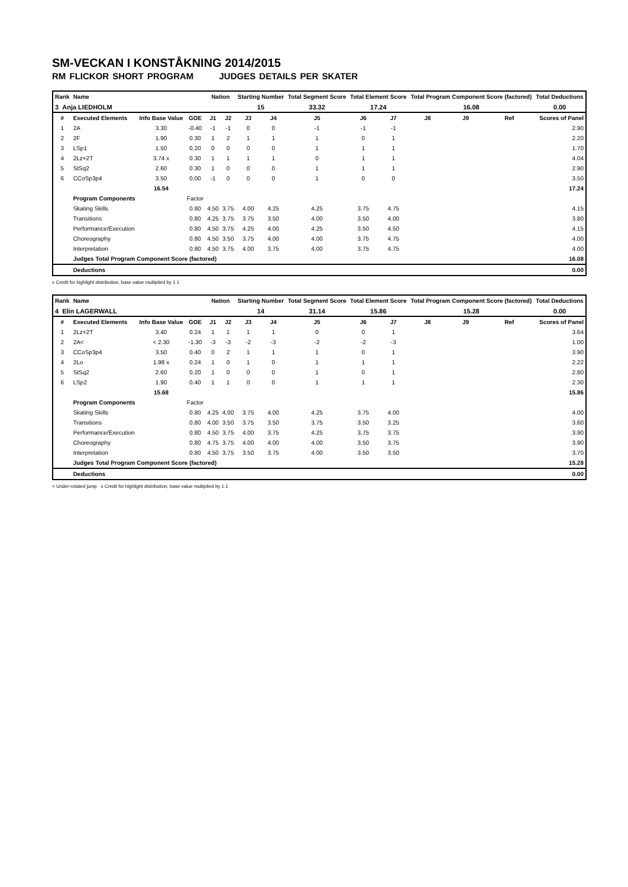SM-VECKAN I KONSTÅKNING 2014/2015
RM FLICKOR SHORT PROGRAM JUDGES DETAILS PER SKATER
| Rank | Name | | | Nation | | Starting Number | | Total Segment Score | Total Element Score | | Total Program Component Score (factored) | | | Total Deductions |
| --- | --- | --- | --- | --- | --- | --- | --- | --- | --- | --- | --- | --- | --- | --- |
| 3 Anja LIEDHOLM | | | | | | 15 | | 33.32 | 17.24 | | 16.08 | | | 0.00 |
| # | Executed Elements | Info Base Value | GOE | J1 | J2 | J3 | J4 | J5 | J6 | J7 | J8 | J9 | Ref | Scores of Panel |
| 1 | 2A | 3.30 | -0.40 | -1 | -1 | 0 | 0 | -1 | -1 | -1 | | | | 2.90 |
| 2 | 2F | 1.90 | 0.30 | 1 | 2 | 1 | 1 | 1 | 0 | 1 | | | | 2.20 |
| 3 | LSp1 | 1.50 | 0.20 | 0 | 0 | 0 | 0 | 1 | 1 | 1 | | | | 1.70 |
| 4 | 2Lz+2T | 3.74 x | 0.30 | 1 | 1 | 1 | 1 | 0 | 1 | 1 | | | | 4.04 |
| 5 | StSq2 | 2.60 | 0.30 | 1 | 0 | 0 | 0 | 1 | 1 | 1 | | | | 2.90 |
| 6 | CCoSp3p4 | 3.50 | 0.00 | -1 | 0 | 0 | 0 | 1 | 0 | 0 | | | | 3.50 |
| | | 16.54 | | | | | | | | | | | | 17.24 |
| | Program Components | | Factor | | | | | | | | | | | |
| | Skating Skills | | 0.80 | 4.50 | 3.75 | 4.00 | 4.25 | 4.25 | 3.75 | 4.75 | | | | 4.15 |
| | Transitions | | 0.80 | 4.25 | 3.75 | 3.75 | 3.50 | 4.00 | 3.50 | 4.00 | | | | 3.80 |
| | Performance/Execution | | 0.80 | 4.50 | 3.75 | 4.25 | 4.00 | 4.25 | 3.50 | 4.50 | | | | 4.15 |
| | Choreography | | 0.80 | 4.50 | 3.50 | 3.75 | 4.00 | 4.00 | 3.75 | 4.75 | | | | 4.00 |
| | Interpretation | | 0.80 | 4.50 | 3.75 | 4.00 | 3.75 | 4.00 | 3.75 | 4.75 | | | | 4.00 |
| | Judges Total Program Component Score (factored) | | | | | | | | | | | | | 16.08 |
| | Deductions | | | | | | | | | | | | | 0.00 |
x Credit for highlight distribution, base value multiplied by 1.1
| Rank | Name | | | Nation | | Starting Number | | Total Segment Score | Total Element Score | | Total Program Component Score (factored) | | | Total Deductions |
| --- | --- | --- | --- | --- | --- | --- | --- | --- | --- | --- | --- | --- | --- | --- |
| 4 Elin LAGERWALL | | | | | | 14 | | 31.14 | 15.86 | | 15.28 | | | 0.00 |
| # | Executed Elements | Info Base Value | GOE | J1 | J2 | J3 | J4 | J5 | J6 | J7 | J8 | J9 | Ref | Scores of Panel |
| 1 | 2Lz+2T | 3.40 | 0.24 | 1 | 1 | 1 | 1 | 0 | 0 | 1 | | | | 3.64 |
| 2 | 2A< | < 2.30 | -1.30 | -3 | -3 | -2 | -3 | -2 | -2 | -3 | | | | 1.00 |
| 3 | CCoSp3p4 | 3.50 | 0.40 | 0 | 2 | 1 | 1 | 1 | 0 | 1 | | | | 3.90 |
| 4 | 2Lo | 1.98 x | 0.24 | 1 | 0 | 1 | 0 | 1 | 1 | 1 | | | | 2.22 |
| 5 | StSq2 | 2.60 | 0.20 | 1 | 0 | 0 | 0 | 1 | 0 | 1 | | | | 2.80 |
| 6 | LSp2 | 1.90 | 0.40 | 1 | 1 | 0 | 0 | 1 | 1 | 1 | | | | 2.30 |
| | | 15.68 | | | | | | | | | | | | 15.86 |
| | Program Components | | Factor | | | | | | | | | | | |
| | Skating Skills | | 0.80 | 4.25 | 4.00 | 3.75 | 4.00 | 4.25 | 3.75 | 4.00 | | | | 4.00 |
| | Transitions | | 0.80 | 4.00 | 3.50 | 3.75 | 3.50 | 3.75 | 3.50 | 3.25 | | | | 3.60 |
| | Performance/Execution | | 0.80 | 4.50 | 3.75 | 4.00 | 3.75 | 4.25 | 3.75 | 3.75 | | | | 3.90 |
| | Choreography | | 0.80 | 4.75 | 3.75 | 4.00 | 4.00 | 4.00 | 3.50 | 3.75 | | | | 3.90 |
| | Interpretation | | 0.80 | 4.50 | 3.75 | 3.50 | 3.75 | 4.00 | 3.50 | 3.50 | | | | 3.70 |
| | Judges Total Program Component Score (factored) | | | | | | | | | | | | | 15.28 |
| | Deductions | | | | | | | | | | | | | 0.00 |
< Under-rotated jump x Credit for highlight distribution, base value multiplied by 1.1